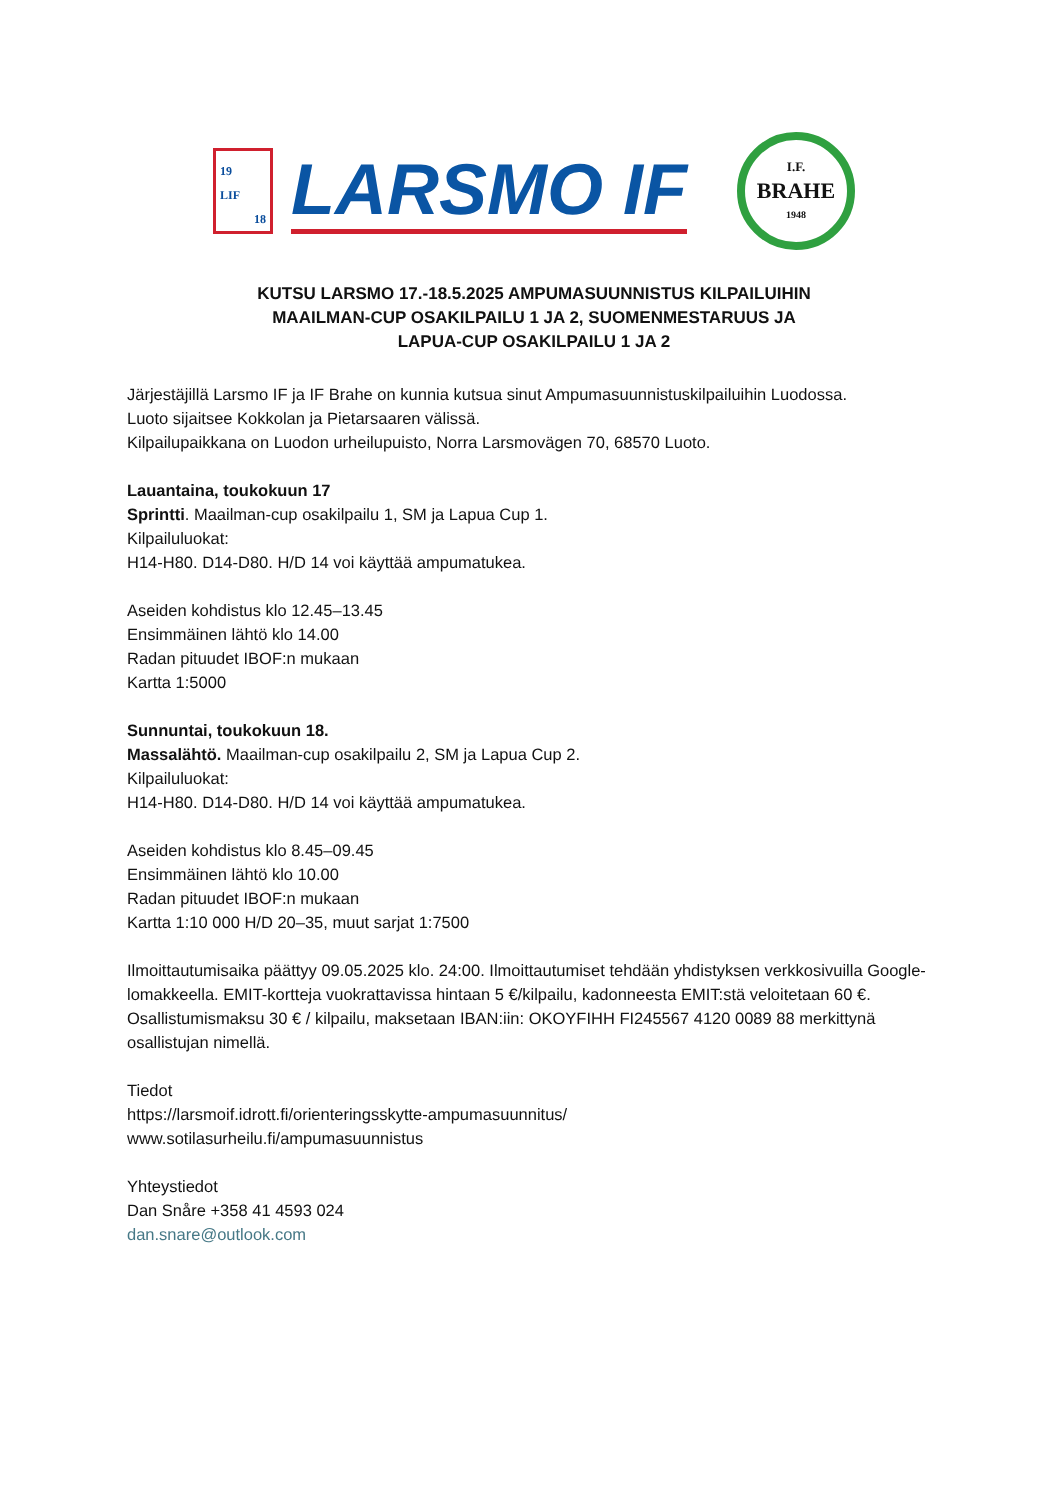19
LIF
18
LARSMO IF
I.F.
BRAHE
1948
KUTSU LARSMO 17.-18.5.2025 AMPUMASUUNNISTUS KILPAILUIHIN
MAAILMAN-CUP OSAKILPAILU 1 JA 2, SUOMENMESTARUUS JA
LAPUA-CUP OSAKILPAILU 1 JA 2
Järjestäjillä Larsmo IF ja IF Brahe on kunnia kutsua sinut Ampumasuunnistuskilpailuihin Luodossa.
Luoto sijaitsee Kokkolan ja Pietarsaaren välissä.
Kilpailupaikkana on Luodon urheilupuisto, Norra Larsmovägen 70, 68570 Luoto.
Lauantaina, toukokuun 17
Sprintti. Maailman-cup osakilpailu 1, SM ja Lapua Cup 1.
Kilpailuluokat:
H14-H80. D14-D80. H/D 14 voi käyttää ampumatukea.
Aseiden kohdistus klo 12.45–13.45
Ensimmäinen lähtö klo 14.00
Radan pituudet IBOF:n mukaan
Kartta 1:5000
Sunnuntai, toukokuun 18.
Massalähtö. Maailman-cup osakilpailu 2, SM ja Lapua Cup 2.
Kilpailuluokat:
H14-H80. D14-D80. H/D 14 voi käyttää ampumatukea.
Aseiden kohdistus klo 8.45–09.45
Ensimmäinen lähtö klo 10.00
Radan pituudet IBOF:n mukaan
Kartta 1:10 000 H/D 20–35, muut sarjat 1:7500
Ilmoittautumisaika päättyy 09.05.2025 klo. 24:00. Ilmoittautumiset tehdään yhdistyksen verkkosivuilla Google-lomakkeella. EMIT-kortteja vuokrattavissa hintaan 5 €/kilpailu, kadonneesta EMIT:stä veloitetaan 60 €.
Osallistumismaksu 30 € / kilpailu, maksetaan IBAN:iin: OKOYFIHH FI245567 4120 0089 88 merkittynä osallistujan nimellä.
Tiedot
https://larsmoif.idrott.fi/orienteringsskytte-ampumasuunnitus/
www.sotilasurheilu.fi/ampumasuunnistus
Yhteystiedot
Dan Snåre +358 41 4593 024
dan.snare@outlook.com